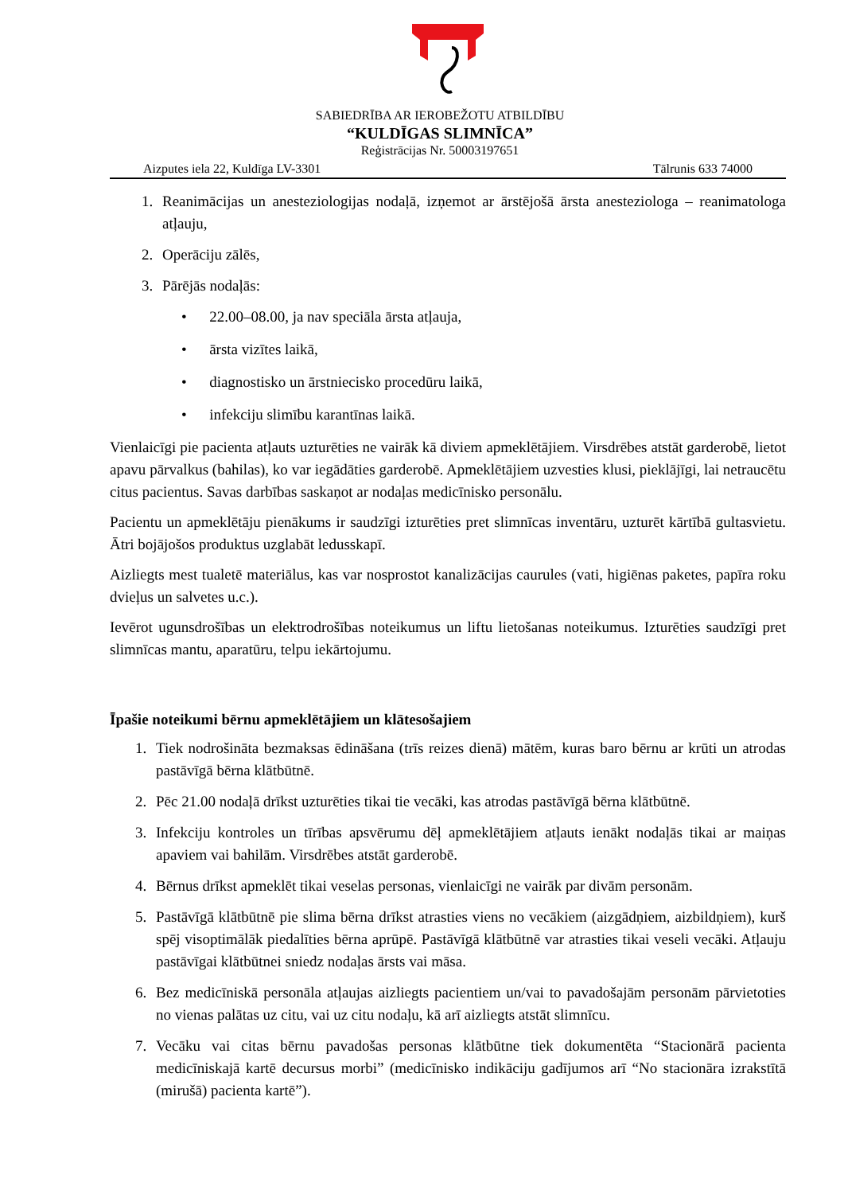SABIEDRĪBA AR IEROBEŽOTU ATBILDĪBU
“KULDĪGAS SLIMNĪCA”
Reģistrācijas Nr. 50003197651
Aizputes iela 22, Kuldīga LV-3301 Tālrunis 633 74000
1. Reanimācijas un anesteziologijas nodaļā, izņemot ar ārstējošā ārsta anesteziologa – reanimatologa atļauju,
2. Operāciju zālēs,
3. Pārējās nodaļās:
• 22.00–08.00, ja nav speciāla ārsta atļauja,
• ārsta vizītes laikā,
• diagnostisko un ārstniecisko procedūru laikā,
• infekciju slimību karantīnas laikā.
Vienlaicīgi pie pacienta atļauts uzturēties ne vairāk kā diviem apmeklētājiem. Virsdrēbes atstāt garderobē, lietot apavu pārvalkus (bahilas), ko var iegādāties garderobē. Apmeklētājiem uzvesties klusi, pieklājīgi, lai netraucētu citus pacientus. Savas darbības saskaņot ar nodaļas medicīnisko personālu.
Pacientu un apmeklētāju pienākums ir saudzīgi izturēties pret slimnīcas inventāru, uzturēt kārtībā gultasvietu. Ātri bojājošos produktus uzglabāt ledusskapī.
Aizliegts mest tualetē materiālus, kas var nosprostot kanalizācijas caurules (vati, higiēnas paketes, papīra roku dvieļus un salvetes u.c.).
Ievērot ugunsdrošības un elektrodrošības noteikumus un liftu lietošanas noteikumus. Izturēties saudzīgi pret slimnīcas mantu, aparatūru, telpu iekārtojumu.
Īpašie noteikumi bērnu apmeklētājiem un klātesošajiem
1. Tiek nodrošināta bezmaksas ēdināšana (trīs reizes dienā) mātēm, kuras baro bērnu ar krūti un atrodas pastāvīgā bērna klātbūtnē.
2. Pēc 21.00 nodaļā drīkst uzturēties tikai tie vecāki, kas atrodas pastāvīgā bērna klātbūtnē.
3. Infekciju kontroles un tīrības apsvērumu dēļ apmeklētājiem atļauts ienākt nodaļās tikai ar maiņas apaviem vai bahilām. Virsdrēbes atstāt garderobē.
4. Bērnus drīkst apmeklēt tikai veselas personas, vienlaicīgi ne vairāk par divām personām.
5. Pastāvīgā klātbūtnē pie slima bērna drīkst atrasties viens no vecākiem (aizgādņiem, aizbildņiem), kurš spēj visoptimālāk piedalīties bērna aprūpē. Pastāvīgā klātbūtnē var atrasties tikai veseli vecāki. Atļauju pastāvīgai klātbūtnei sniedz nodaļas ārsts vai māsa.
6. Bez medicīniskā personāla atļaujas aizliegts pacientiem un/vai to pavadošajām personām pārvietoties no vienas palātas uz citu, vai uz citu nodaļu, kā arī aizliegts atstāt slimnīcu.
7. Vecāku vai citas bērnu pavadošas personas klātbūtne tiek dokumentēta “Stacionārā pacienta medicīniskajā kartē decursus morbi” (medicīnisko indikāciju gadījumos arī “No stacionāra izrakstītā (mirušā) pacienta kartē”).